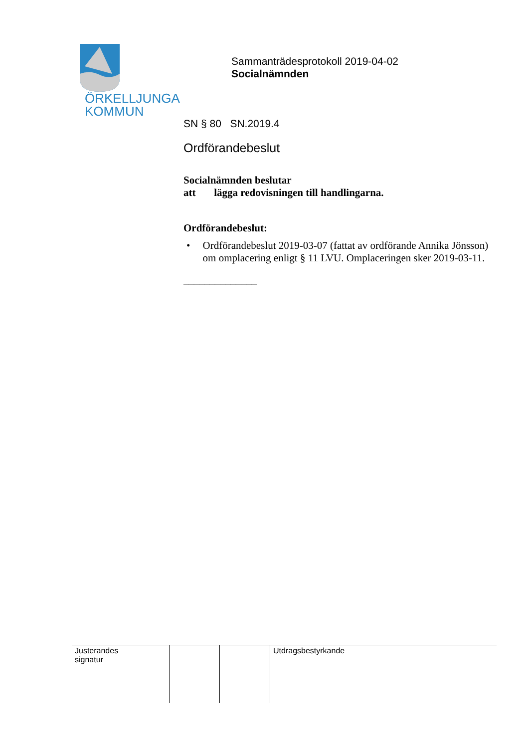ÖRKELLJUNGA
KOMMUN
Sammanträdesprotokoll 2019-04-02
Socialnämnden
SN § 80 SN.2019.4
Ordförandebeslut
Socialnämnden beslutar
att lägga redovisningen till handlingarna.
Ordförandebeslut:
• Ordförandebeslut 2019-03-07 (fattat av ordförande Annika Jönsson) om omplacering enligt § 11 LVU. Omplaceringen sker 2019-03-11.
______________
| Justerandes signatur | | | Utdragsbestyrkande |